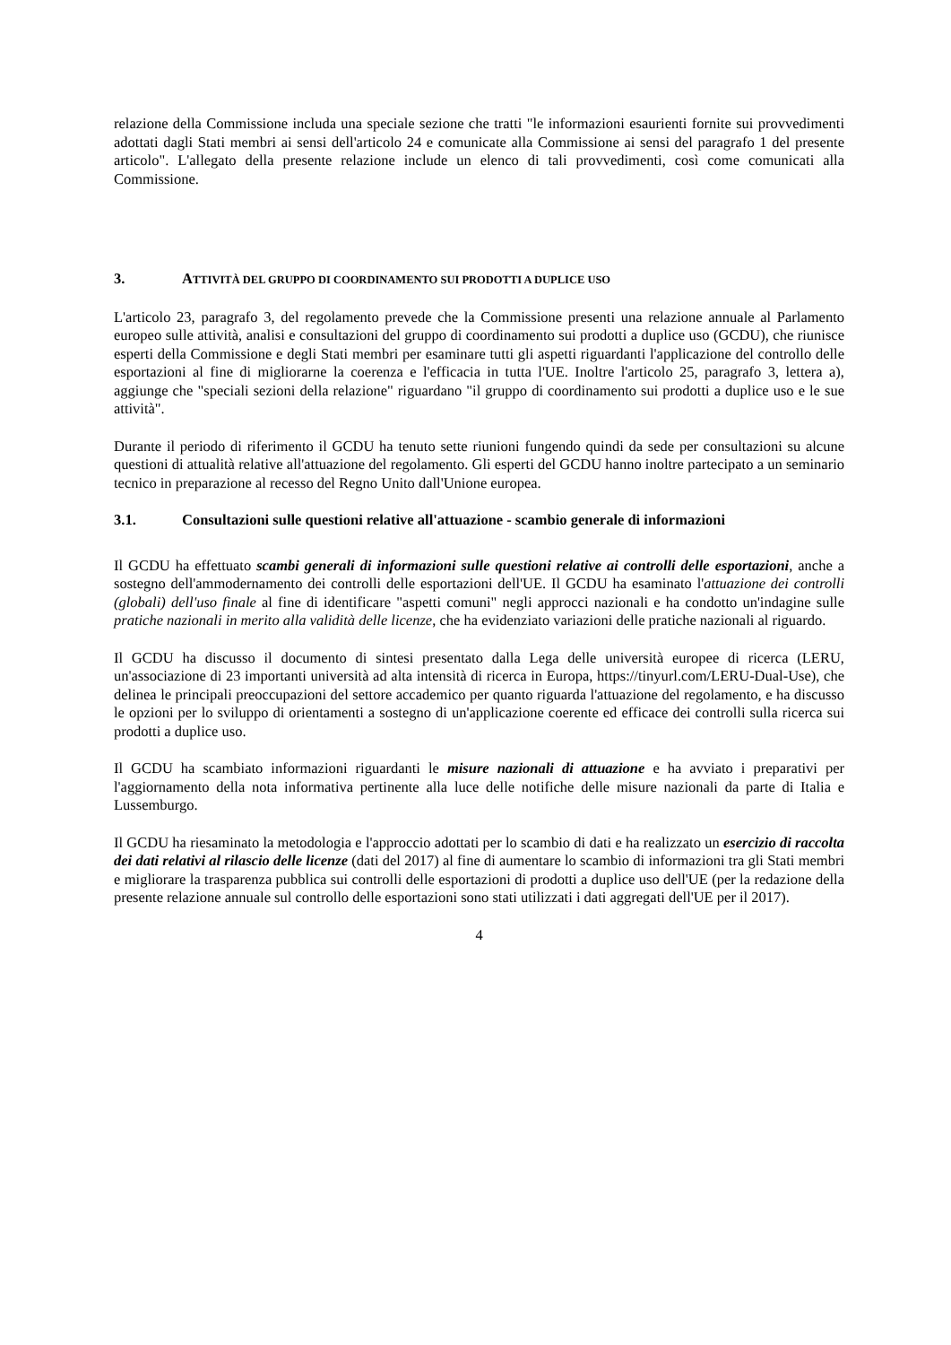relazione della Commissione includa una speciale sezione che tratti "le informazioni esaurienti fornite sui provvedimenti adottati dagli Stati membri ai sensi dell'articolo 24 e comunicate alla Commissione ai sensi del paragrafo 1 del presente articolo". L'allegato della presente relazione include un elenco di tali provvedimenti, così come comunicati alla Commissione.
3. ATTIVITÀ DEL GRUPPO DI COORDINAMENTO SUI PRODOTTI A DUPLICE USO
L'articolo 23, paragrafo 3, del regolamento prevede che la Commissione presenti una relazione annuale al Parlamento europeo sulle attività, analisi e consultazioni del gruppo di coordinamento sui prodotti a duplice uso (GCDU), che riunisce esperti della Commissione e degli Stati membri per esaminare tutti gli aspetti riguardanti l'applicazione del controllo delle esportazioni al fine di migliorarne la coerenza e l'efficacia in tutta l'UE. Inoltre l'articolo 25, paragrafo 3, lettera a), aggiunge che "speciali sezioni della relazione" riguardano "il gruppo di coordinamento sui prodotti a duplice uso e le sue attività".
Durante il periodo di riferimento il GCDU ha tenuto sette riunioni fungendo quindi da sede per consultazioni su alcune questioni di attualità relative all'attuazione del regolamento. Gli esperti del GCDU hanno inoltre partecipato a un seminario tecnico in preparazione al recesso del Regno Unito dall'Unione europea.
3.1. Consultazioni sulle questioni relative all'attuazione - scambio generale di informazioni
Il GCDU ha effettuato scambi generali di informazioni sulle questioni relative ai controlli delle esportazioni, anche a sostegno dell'ammodernamento dei controlli delle esportazioni dell'UE. Il GCDU ha esaminato l'attuazione dei controlli (globali) dell'uso finale al fine di identificare "aspetti comuni" negli approcci nazionali e ha condotto un'indagine sulle pratiche nazionali in merito alla validità delle licenze, che ha evidenziato variazioni delle pratiche nazionali al riguardo.
Il GCDU ha discusso il documento di sintesi presentato dalla Lega delle università europee di ricerca (LERU, un'associazione di 23 importanti università ad alta intensità di ricerca in Europa, https://tinyurl.com/LERU-Dual-Use), che delinea le principali preoccupazioni del settore accademico per quanto riguarda l'attuazione del regolamento, e ha discusso le opzioni per lo sviluppo di orientamenti a sostegno di un'applicazione coerente ed efficace dei controlli sulla ricerca sui prodotti a duplice uso.
Il GCDU ha scambiato informazioni riguardanti le misure nazionali di attuazione e ha avviato i preparativi per l'aggiornamento della nota informativa pertinente alla luce delle notifiche delle misure nazionali da parte di Italia e Lussemburgo.
Il GCDU ha riesaminato la metodologia e l'approccio adottati per lo scambio di dati e ha realizzato un esercizio di raccolta dei dati relativi al rilascio delle licenze (dati del 2017) al fine di aumentare lo scambio di informazioni tra gli Stati membri e migliorare la trasparenza pubblica sui controlli delle esportazioni di prodotti a duplice uso dell'UE (per la redazione della presente relazione annuale sul controllo delle esportazioni sono stati utilizzati i dati aggregati dell'UE per il 2017).
4